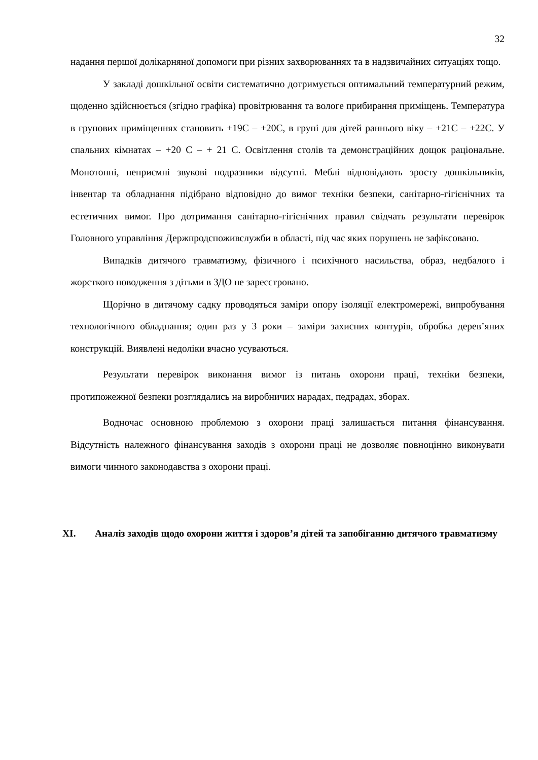32
надання першої долікарняної допомоги при різних захворюваннях та в надзвичайних ситуаціях тощо.
У закладі дошкільної освіти систематично дотримується оптимальний температурний режим, щоденно здійснюється (згідно графіка) провітрювання та вологе прибирання приміщень. Температура в групових приміщеннях становить +19С – +20С, в групі для дітей раннього віку – +21С – +22С. У спальних кімнатах – +20 С – + 21 С. Освітлення столів та демонстраційних дощок раціональне. Монотонні, неприємні звукові подразники відсутні. Меблі відповідають зросту дошкільників, інвентар та обладнання підібрано відповідно до вимог техніки безпеки, санітарно-гігієнічних та естетичних вимог. Про дотримання санітарно-гігієнічних правил свідчать результати перевірок Головного управління Держпродспоживслужби в області, під час яких порушень не зафіксовано.
Випадків дитячого травматизму, фізичного і психічного насильства, образ, недбалого і жорсткого поводження з дітьми в ЗДО не зареєстровано.
Щорічно в дитячому садку проводяться заміри опору ізоляції електромережі, випробування технологічного обладнання; один раз у 3 роки – заміри захисних контурів, обробка дерев’яних конструкцій. Виявлені недоліки вчасно усуваються.
Результати перевірок виконання вимог із питань охорони праці, техніки безпеки, протипожежної безпеки розглядались на виробничих нарадах, педрадах, зборах.
Водночас основною проблемою з охорони праці залишається питання фінансування. Відсутність належного фінансування заходів з охорони праці не дозволяє повноцінно виконувати вимоги чинного законодавства з охорони праці.
XI. Аналіз заходів щодо охорони життя і здоров’я дітей та запобіганню дитячого травматизму